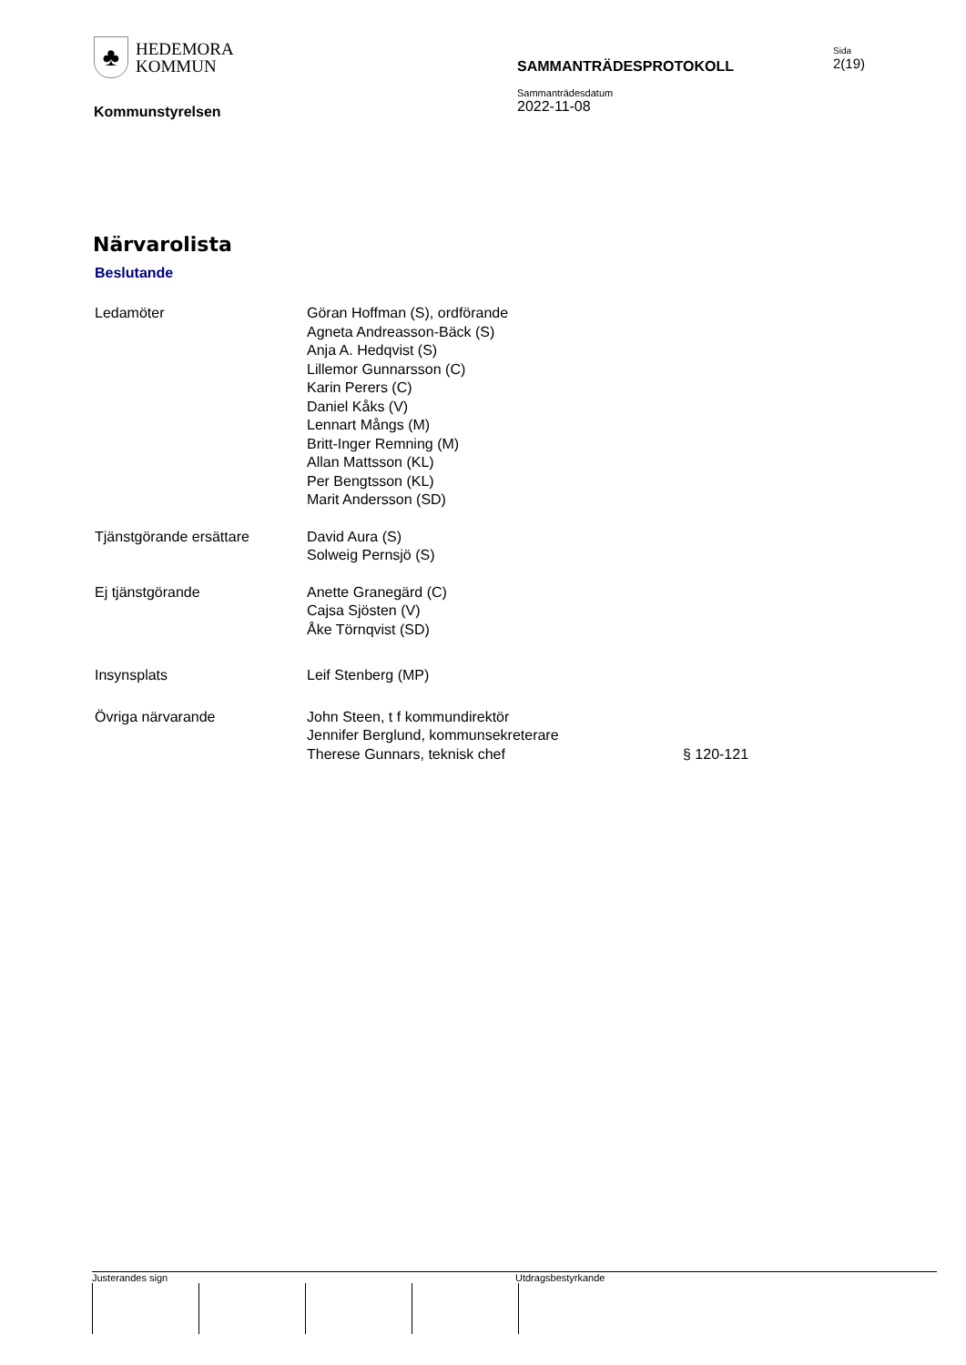♣
HEDEMORA
KOMMUN
Kommunstyrelsen
SAMMANTRÄDESPROTOKOLL
Sammanträdesdatum
2022-11-08
Sida
2(19)
Närvarolista
Beslutande
| Ledamöter | Göran Hoffman (S), ordförande Agneta Andreasson-Bäck (S) Anja A. Hedqvist (S) Lillemor Gunnarsson (C) Karin Perers (C) Daniel Kåks (V) Lennart Mångs (M) Britt-Inger Remning (M) Allan Mattsson (KL) Per Bengtsson (KL) Marit Andersson (SD) | |
| Tjänstgörande ersättare | David Aura (S) Solweig Pernsjö (S) | |
| Ej tjänstgörande | Anette Granegärd (C) Cajsa Sjösten (V) Åke Törnqvist (SD) | |
| Insynsplats | Leif Stenberg (MP) | |
| Övriga närvarande | John Steen, t f kommundirektör Jennifer Berglund, kommunsekreterare Therese Gunnars, teknisk chef | § 120-121 |
Justerandes sign Utdragsbestyrkande